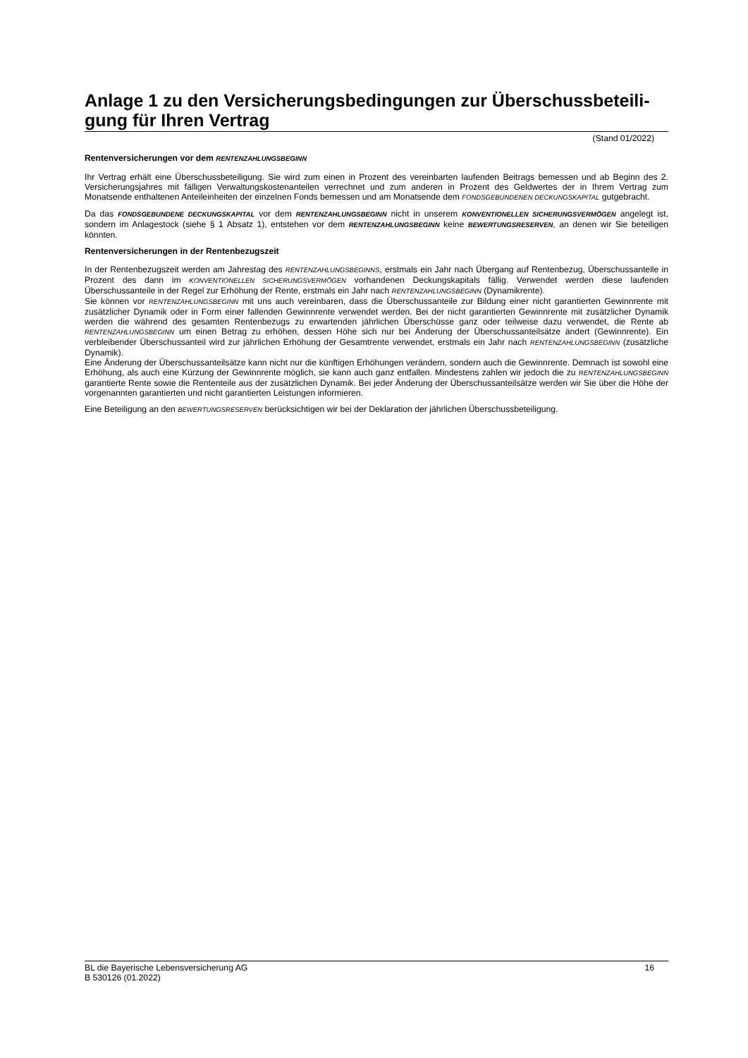Anlage 1 zu den Versicherungsbedingungen zur Überschussbeteili-
gung für Ihren Vertrag
(Stand 01/2022)
Rentenversicherungen vor dem RENTENZAHLUNGSBEGINN
Ihr Vertrag erhält eine Überschussbeteiligung. Sie wird zum einen in Prozent des vereinbarten laufenden Beitrags bemessen und ab Beginn des 2. Versicherungsjahres mit fälligen Verwaltungskostenanteilen verrechnet und zum anderen in Prozent des Geldwertes der in Ihrem Vertrag zum Monatsende enthaltenen Anteileinheiten der einzelnen Fonds bemessen und am Monatsende dem FONDSGEBUNDENEN DECKUNGSKAPITAL gutgebracht.
Da das FONDSGEBUNDENE DECKUNGSKAPITAL vor dem RENTENZAHLUNGSBEGINN nicht in unserem KONVENTIONELLEN SICHERUNGSVERMÖGEN angelegt ist, sondern im Anlagestock (siehe § 1 Absatz 1), entstehen vor dem RENTENZAHLUNGSBEGINN keine BEWERTUNGSRESERVEN, an denen wir Sie beteiligen könnten.
Rentenversicherungen in der Rentenbezugszeit
In der Rentenbezugszeit werden am Jahrestag des RENTENZAHLUNGSBEGINNS, erstmals ein Jahr nach Übergang auf Rentenbezug, Überschussanteile in Prozent des dann im KONVENTIONELLEN SICHERUNGSVERMÖGEN vorhandenen Deckungskapitals fällig. Verwendet werden diese laufenden Überschussanteile in der Regel zur Erhöhung der Rente, erstmals ein Jahr nach RENTENZAHLUNGSBEGINN (Dynamikrente).
Sie können vor RENTENZAHLUNGSBEGINN mit uns auch vereinbaren, dass die Überschussanteile zur Bildung einer nicht garantierten Gewinnrente mit zusätzlicher Dynamik oder in Form einer fallenden Gewinnrente verwendet werden. Bei der nicht garantierten Gewinnrente mit zusätzlicher Dynamik werden die während des gesamten Rentenbezugs zu erwartenden jährlichen Überschüsse ganz oder teilweise dazu verwendet, die Rente ab RENTENZAHLUNGSBEGINN um einen Betrag zu erhöhen, dessen Höhe sich nur bei Änderung der Überschussanteilsätze ändert (Gewinnrente). Ein verbleibender Überschussanteil wird zur jährlichen Erhöhung der Gesamtrente verwendet, erstmals ein Jahr nach RENTENZAHLUNGSBEGINN (zusätzliche Dynamik).
Eine Änderung der Überschussanteilsätze kann nicht nur die künftigen Erhöhungen verändern, sondern auch die Gewinnrente. Demnach ist sowohl eine Erhöhung, als auch eine Kürzung der Gewinnrente möglich, sie kann auch ganz entfallen. Mindestens zahlen wir jedoch die zu RENTENZAHLUNGSBEGINN garantierte Rente sowie die Rententeile aus der zusätzlichen Dynamik. Bei jeder Änderung der Überschussanteilsätze werden wir Sie über die Höhe der vorgenannten garantierten und nicht garantierten Leistungen informieren.
Eine Beteiligung an den BEWERTUNGSRESERVEN berücksichtigen wir bei der Deklaration der jährlichen Überschussbeteiligung.
16 BL die Bayerische Lebensversicherung AG
B 530126 (01.2022)